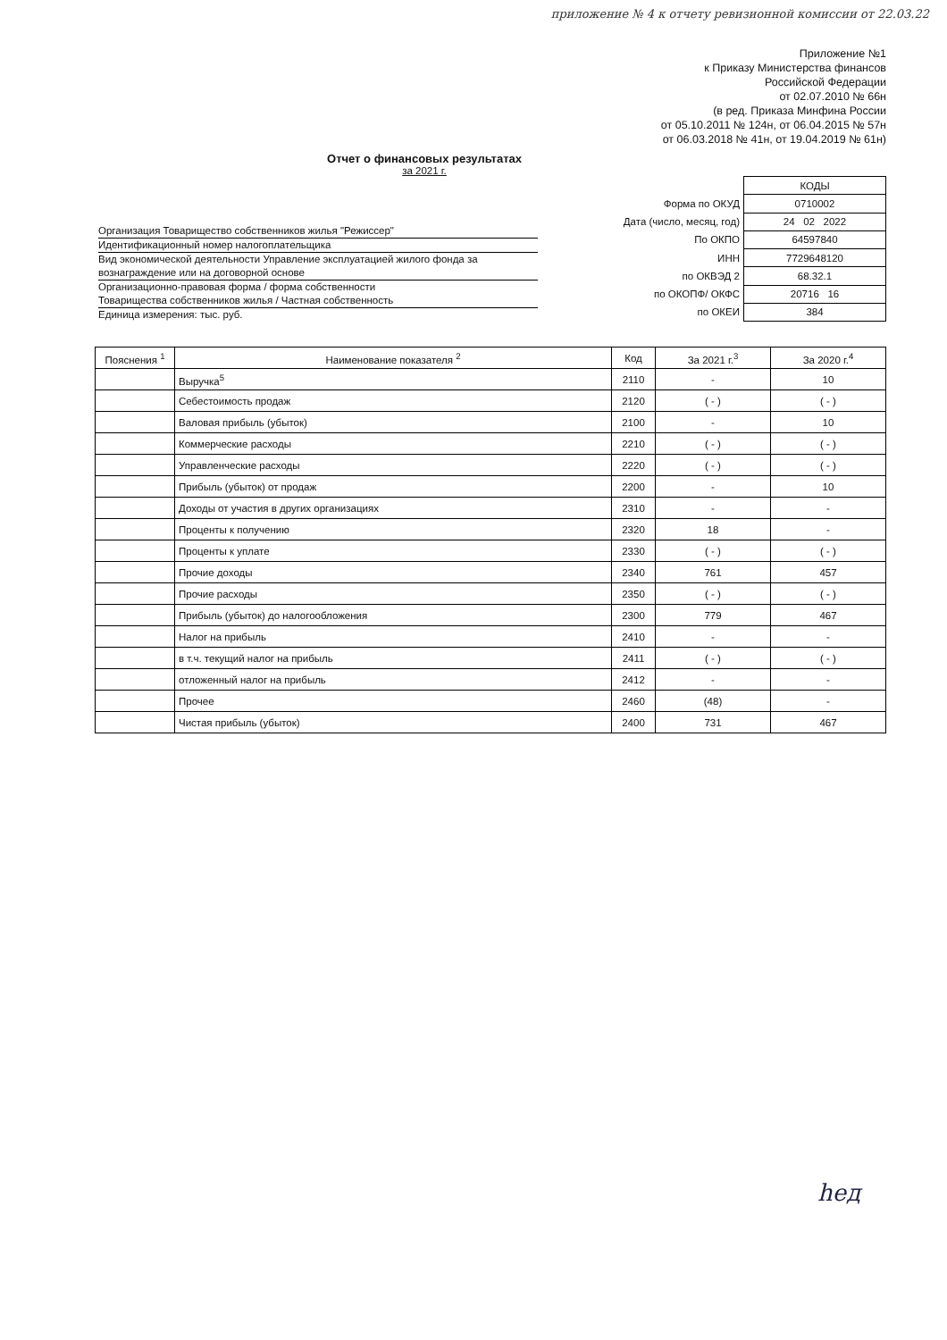приложение № 4 к отчету ревизионной комиссии от 22.03.22
Приложение №1
к Приказу Министерства финансов
Российской Федерации
от 02.07.2010 № 66н
(в ред. Приказа Минфина России
от 05.10.2011 № 124н, от 06.04.2015 № 57н
от 06.03.2018 № 41н, от 19.04.2019 № 61н)
Отчет о финансовых результатах
за 2021 г.
Организация Товарищество собственников жилья "Режиссер"
Идентификационный номер налогоплательщика
Вид экономической деятельности Управление эксплуатацией жилого фонда за вознаграждение или на договорной основе
Организационно-правовая форма / форма собственности
Товарищества собственников жилья / Частная собственность
Единица измерения: тыс. руб.
| | КОДЫ |
| Форма по ОКУД | 0710002 |
| Дата (число, месяц, год) | 24 02 2022 |
| По ОКПО | 64597840 |
| ИНН | 7729648120 |
| по ОКВЭД 2 | 68.32.1 |
| по ОКОПФ/ ОКФС | 20716 16 |
| по ОКЕИ | 384 |
| Пояснения <sup>1</sup> | Наименование показателя <sup>2</sup> | Код | За 2021 г.<sup>3</sup> | За 2020 г.<sup>4</sup> |
| --- | --- | --- | --- | --- |
| | Выручка<sup>5</sup> | 2110 | - | 10 |
| | Себестоимость продаж | 2120 | ( - ) | ( - ) |
| | Валовая прибыль (убыток) | 2100 | - | 10 |
| | Коммерческие расходы | 2210 | ( - ) | ( - ) |
| | Управленческие расходы | 2220 | ( - ) | ( - ) |
| | Прибыль (убыток) от продаж | 2200 | - | 10 |
| | Доходы от участия в других организациях | 2310 | - | - |
| | Проценты к получению | 2320 | 18 | - |
| | Проценты к уплате | 2330 | ( - ) | ( - ) |
| | Прочие доходы | 2340 | 761 | 457 |
| | Прочие расходы | 2350 | ( - ) | ( - ) |
| | Прибыль (убыток) до налогообложения | 2300 | 779 | 467 |
| | Налог на прибыль | 2410 | - | - |
| | в т.ч. текущий налог на прибыль | 2411 | ( - ) | ( - ) |
| | отложенный налог на прибыль | 2412 | - | - |
| | Прочее | 2460 | (48) | - |
| | Чистая прибыль (убыток) | 2400 | 731 | 467 |
hед